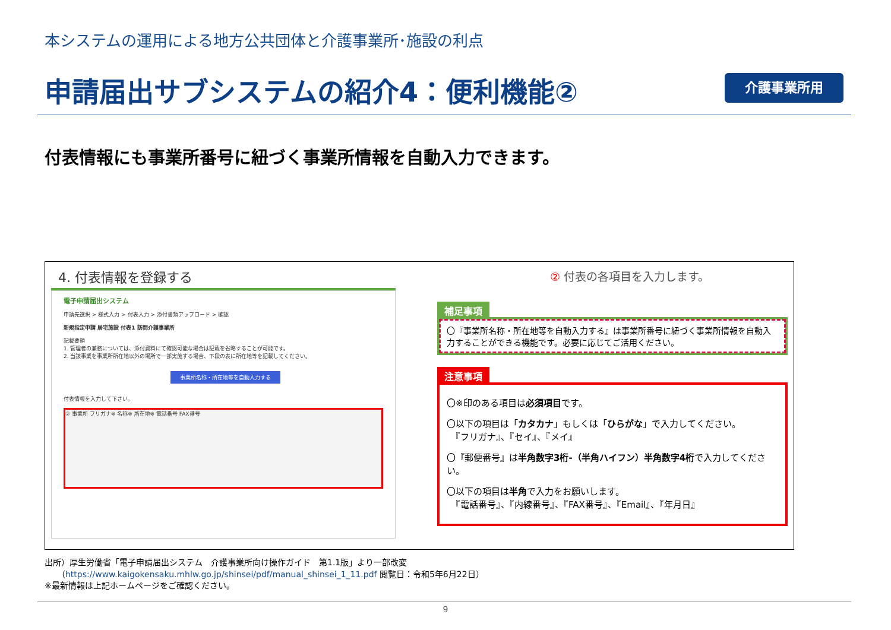本システムの運用による地方公共団体と介護事業所･施設の利点
申請届出サブシステムの紹介4：便利機能②
介護事業所用
付表情報にも事業所番号に紐づく事業所情報を自動入力できます。
4. 付表情報を登録する
電子申請届出システム
申請先選択 > 様式入力 > 付表入力 > 添付書類アップロード > 確認
新規指定申請 居宅施設 付表1 訪問介護事業所
記載要領
1. 管理者の兼務については、添付資料にて確認可能な場合は記載を省略することが可能です。
2. 当該事業を事業所所在地以外の場所で一部実施する場合、下段の表に所在地等を記載してください。
事業所名称・所在地等を自動入力する
付表情報を入力して下さい。
② 事業所 フリガナ※ 名称※ 所在地※ 電話番号 FAX番号
② 付表の各項目を入力します。
補足事項
〇『事業所名称・所在地等を自動入力する』は事業所番号に紐づく事業所情報を自動入力することができる機能です。必要に応じてご活用ください。
注意事項
〇※印のある項目は必須項目です。
〇以下の項目は「カタカナ」もしくは「ひらがな」で入力してください。
　『フリガナ』、『セイ』、『メイ』
〇『郵便番号』は半角数字3桁-（半角ハイフン）半角数字4桁で入力してください。
〇以下の項目は半角で入力をお願いします。
　『電話番号』、『内線番号』、『FAX番号』、『Email』、『年月日』
出所）厚生労働省「電子申請届出システム　介護事業所向け操作ガイド　第1.1版」より一部改変
　　（https://www.kaigokensaku.mhlw.go.jp/shinsei/pdf/manual_shinsei_1_11.pdf 閲覧日：令和5年6月22日）
※最新情報は上記ホームページをご確認ください。
9